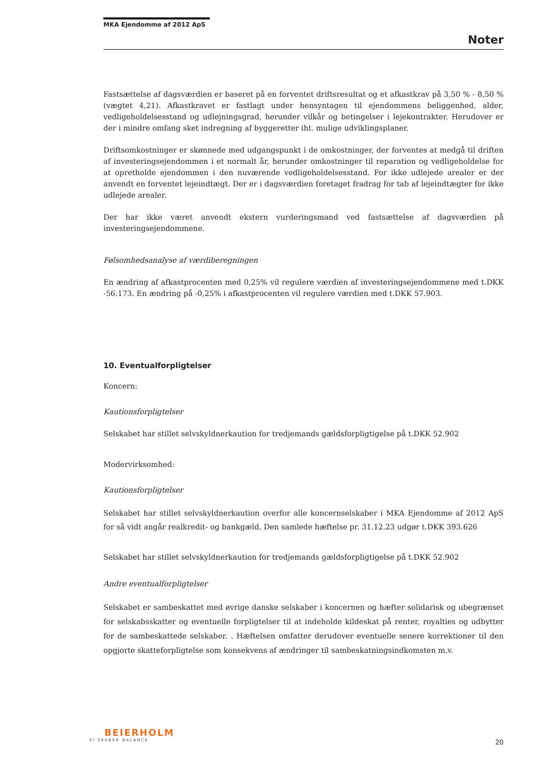MKA Ejendomme af 2012 ApS
Noter
Fastsættelse af dagsværdien er baseret på en forventet driftsresultat og et afkastkrav på 3,50 % - 8,50 % (vægtet 4,21). Afkastkravet er fastlagt under hensyntagen til ejendommens beliggenhed, alder, vedligeholdelsesstand og udlejningsgrad, herunder vilkår og betingelser i lejekontrakter. Herudover er der i mindre omfang sket indregning af byggeretter iht. mulige udviklingsplaner.
Driftsomkostninger er skønnede med udgangspunkt i de omkostninger, der forventes at medgå til driften af investeringsejendommen i et normalt år, herunder omkostninger til reparation og vedligeholdelse for at opretholde ejendommen i den nuværende vedligeholdelsesstand. For ikke udlejede arealer er der anvendt en forventet lejeindtægt. Der er i dagsværdien foretaget fradrag for tab af lejeindtægter for ikke udlejede arealer.
Der har ikke været anvendt ekstern vurderingsmand ved fastsættelse af dagsværdien på investeringsejendommene.
Følsomhedsanalyse af værdiberegningen
En ændring af afkastprocenten med 0,25% vil regulere værdien af investeringsejendommene med t.DKK -56.173. En ændring på -0,25% i afkastprocenten vil regulere værdien med t.DKK 57.903.
10. Eventualforpligtelser
Koncern:
Kautionsforpligtelser
Selskabet har stillet selvskyldnerkaution for tredjemands gældsforpligtigelse på t.DKK 52.902
Modervirksomhed:
Kautionsforpligtelser
Selskabet har stillet selvskyldnerkaution overfor alle koncernselskaber i MKA Ejendomme af 2012 ApS for så vidt angår realkredit- og bankgæld. Den samlede hæftelse pr. 31.12.23 udgør t.DKK 393.626
Selskabet har stillet selvskyldnerkaution for tredjemands gældsforpligtigelse på t.DKK 52.902
Andre eventualforpligtelser
Selskabet er sambeskattet med øvrige danske selskaber i koncernen og hæfter solidarisk og ubegrænset for selskabsskatter og eventuelle forpligtelser til at indeholde kildeskat på renter, royalties og udbytter for de sambeskattede selskaber. . Hæftelsen omfatter derudover eventuelle senere korrektioner til den opgjorte skatteforpligtelse som konsekvens af ændringer til sambeskatningsindkomsten m.v.
BEIERHOLM
VI SKABER BALANCE
20